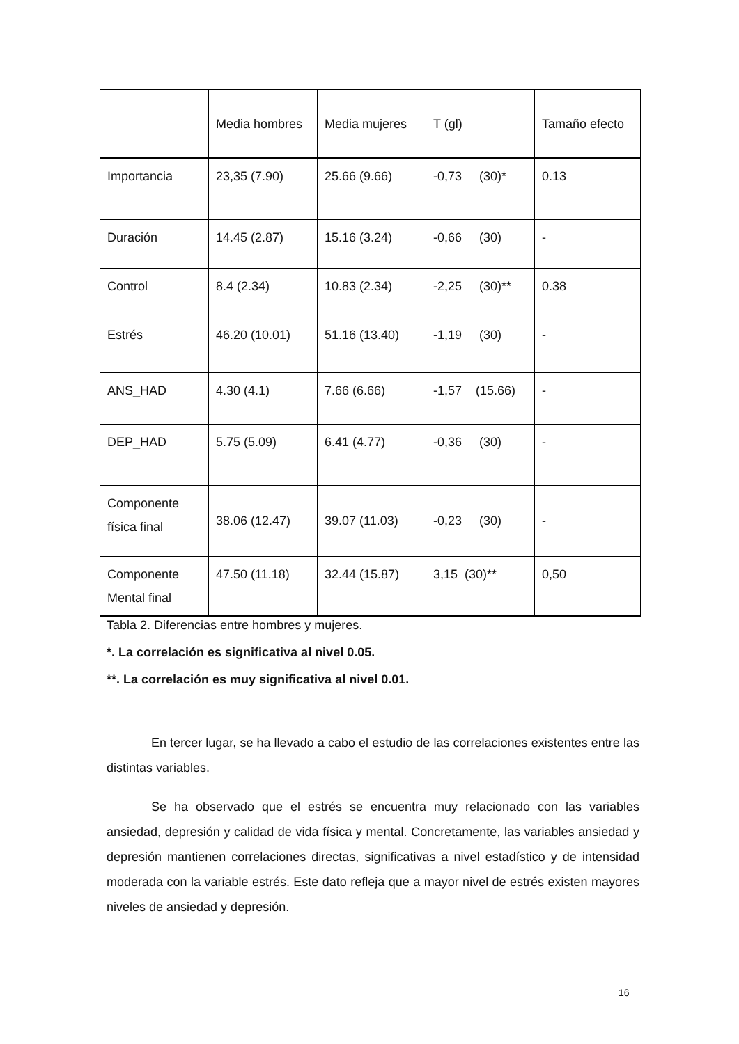| | Media hombres | Media mujeres | T (gl) | Tamaño efecto |
| --- | --- | --- | --- | --- |
| Importancia | 23,35 (7.90) | 25.66 (9.66) | -0,73 (30)* | 0.13 |
| Duración | 14.45 (2.87) | 15.16 (3.24) | -0,66 (30) | - |
| Control | 8.4 (2.34) | 10.83 (2.34) | -2,25 (30)** | 0.38 |
| Estrés | 46.20 (10.01) | 51.16 (13.40) | -1,19 (30) | - |
| ANS_HAD | 4.30 (4.1) | 7.66 (6.66) | -1,57 (15.66) | - |
| DEP_HAD | 5.75 (5.09) | 6.41 (4.77) | -0,36 (30) | - |
| Componente física final | 38.06 (12.47) | 39.07 (11.03) | -0,23 (30) | - |
| Componente Mental final | 47.50 (11.18) | 32.44 (15.87) | 3,15 (30)** | 0,50 |
Tabla 2. Diferencias entre hombres y mujeres.
*. La correlación es significativa al nivel 0.05.
**. La correlación es muy significativa al nivel 0.01.
En tercer lugar, se ha llevado a cabo el estudio de las correlaciones existentes entre las distintas variables.
Se ha observado que el estrés se encuentra muy relacionado con las variables ansiedad, depresión y calidad de vida física y mental. Concretamente, las variables ansiedad y depresión mantienen correlaciones directas, significativas a nivel estadístico y de intensidad moderada con la variable estrés. Este dato refleja que a mayor nivel de estrés existen mayores niveles de ansiedad y depresión.
16